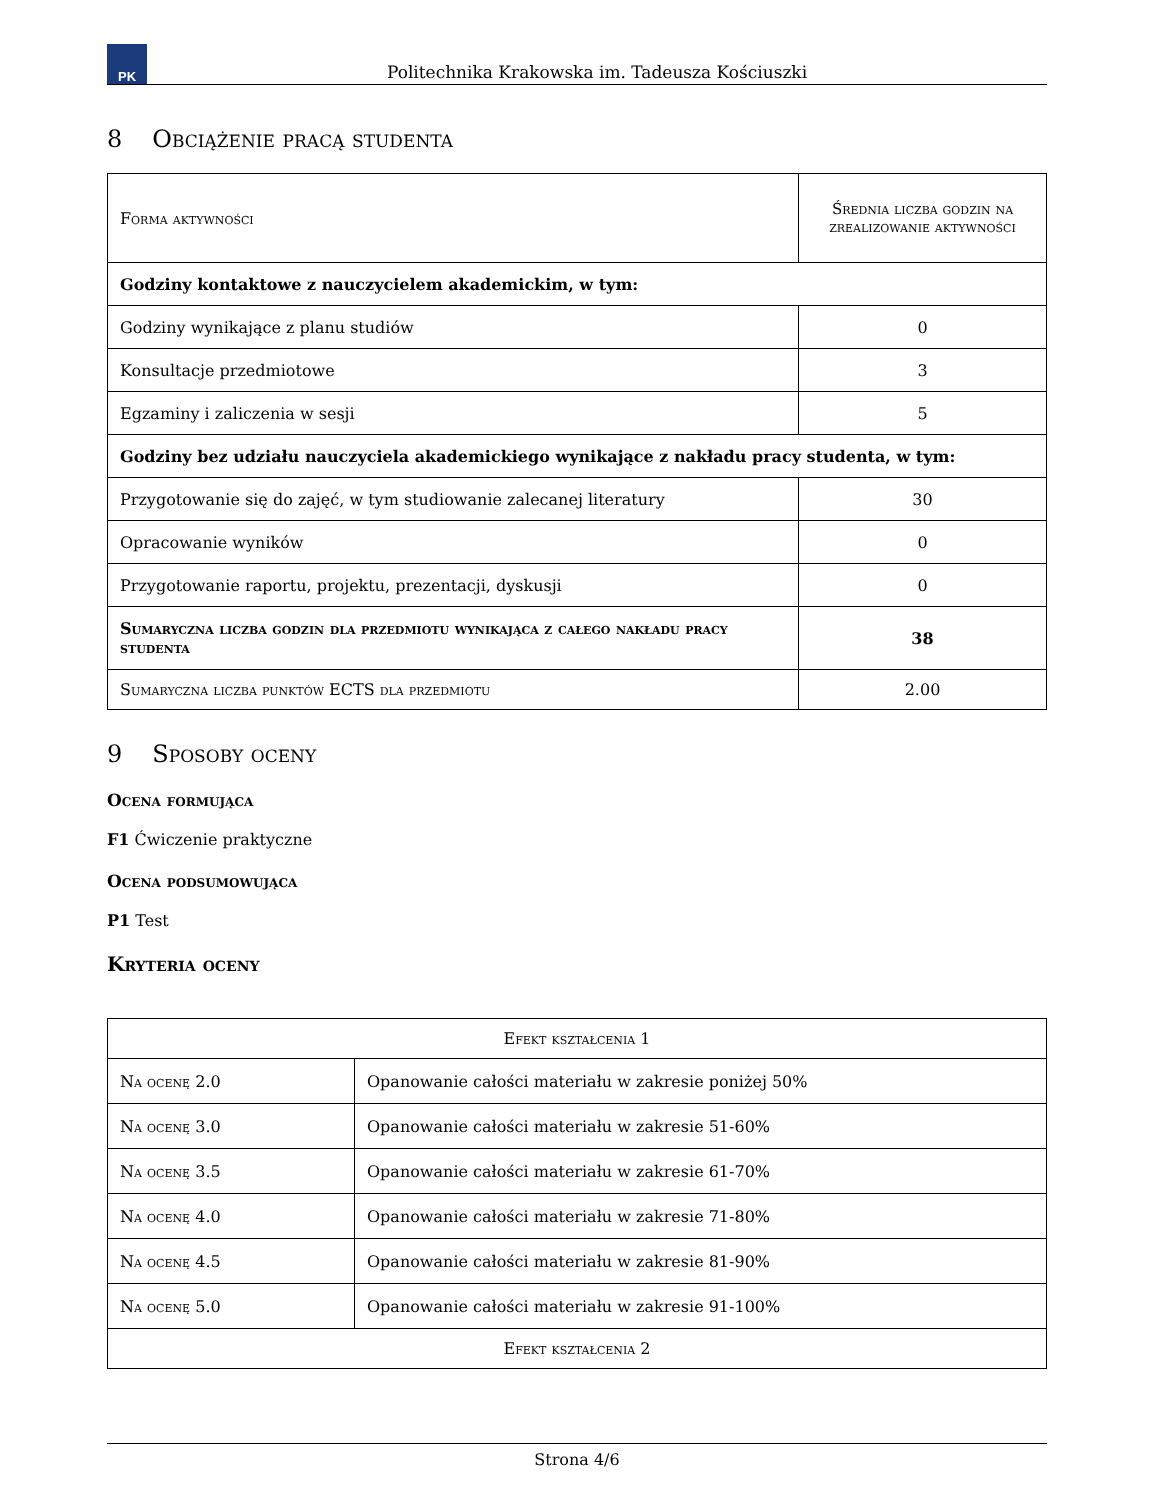PK
Politechnika Krakowska im. Tadeusza Kościuszki
8 Obciążenie pracą studenta
| Forma aktywności | Średnia liczba godzin na zrealizowanie aktywności |
| --- | --- |
| Godziny kontaktowe z nauczycielem akademickim, w tym: | |
| Godziny wynikające z planu studiów | 0 |
| Konsultacje przedmiotowe | 3 |
| Egzaminy i zaliczenia w sesji | 5 |
| Godziny bez udziału nauczyciela akademickiego wynikające z nakładu pracy studenta, w tym: | |
| Przygotowanie się do zajęć, w tym studiowanie zalecanej literatury | 30 |
| Opracowanie wyników | 0 |
| Przygotowanie raportu, projektu, prezentacji, dyskusji | 0 |
| Sumaryczna liczba godzin dla przedmiotu wynikająca z całego nakładu pracy studenta | 38 |
| Sumaryczna liczba punktów ECTS dla przedmiotu | 2.00 |
9 Sposoby oceny
Ocena formująca
F1 Ćwiczenie praktyczne
Ocena podsumowująca
P1 Test
Kryteria oceny
| Efekt kształcenia 1 | |
| --- | --- |
| Na ocenę 2.0 | Opanowanie całości materiału w zakresie poniżej 50% |
| Na ocenę 3.0 | Opanowanie całości materiału w zakresie 51-60% |
| Na ocenę 3.5 | Opanowanie całości materiału w zakresie 61-70% |
| Na ocenę 4.0 | Opanowanie całości materiału w zakresie 71-80% |
| Na ocenę 4.5 | Opanowanie całości materiału w zakresie 81-90% |
| Na ocenę 5.0 | Opanowanie całości materiału w zakresie 91-100% |
| Efekt kształcenia 2 | |
Strona 4/6